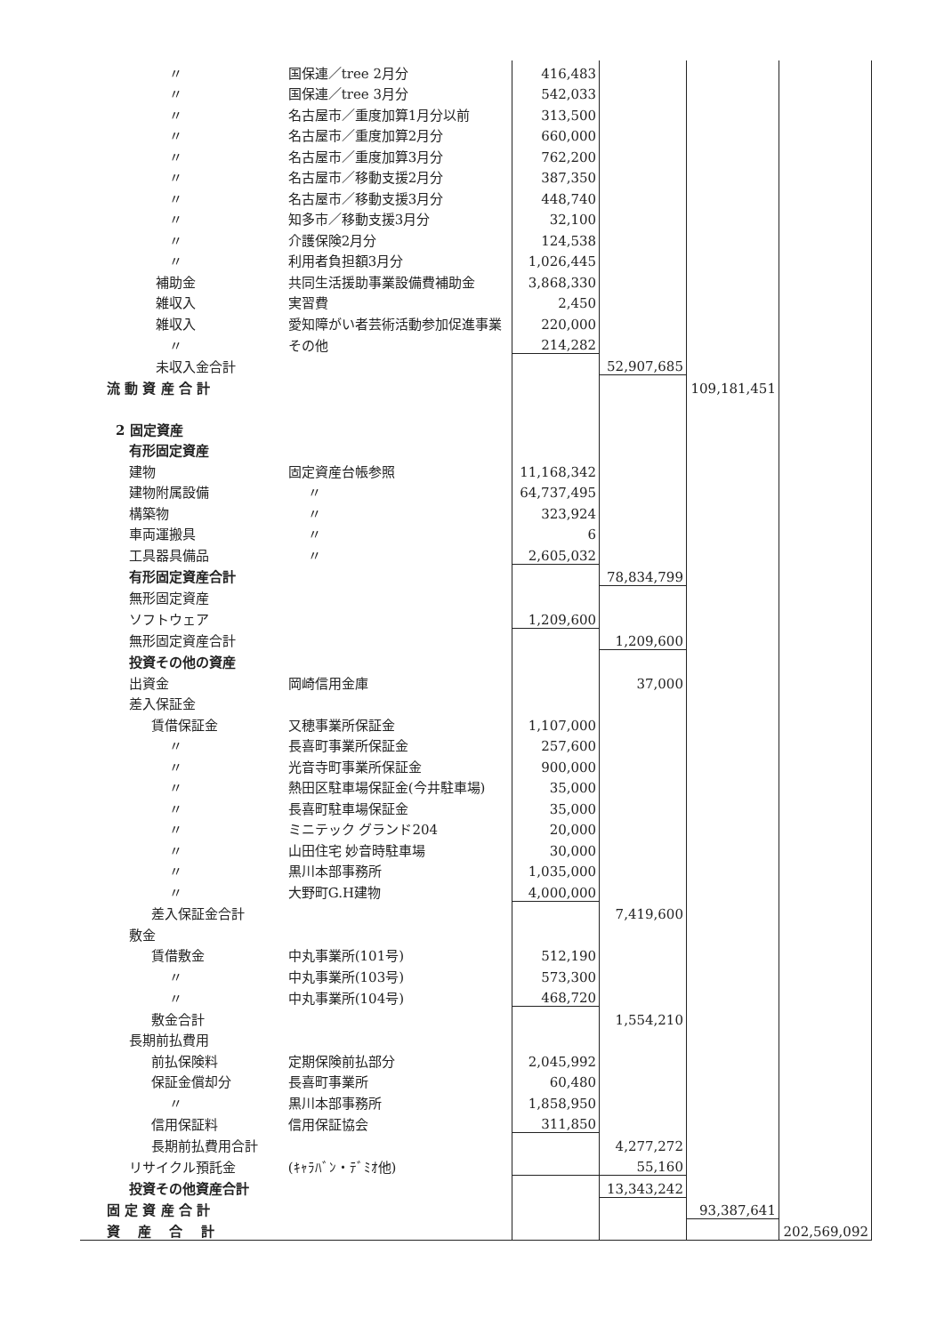| 〃 | 国保連／tree 2月分 | 416,483 | | | |
| 〃 | 国保連／tree 3月分 | 542,033 | | | |
| 〃 | 名古屋市／重度加算1月分以前 | 313,500 | | | |
| 〃 | 名古屋市／重度加算2月分 | 660,000 | | | |
| 〃 | 名古屋市／重度加算3月分 | 762,200 | | | |
| 〃 | 名古屋市／移動支援2月分 | 387,350 | | | |
| 〃 | 名古屋市／移動支援3月分 | 448,740 | | | |
| 〃 | 知多市／移動支援3月分 | 32,100 | | | |
| 〃 | 介護保険2月分 | 124,538 | | | |
| 〃 | 利用者負担額3月分 | 1,026,445 | | | |
| 補助金 | 共同生活援助事業設備費補助金 | 3,868,330 | | | |
| 雑収入 | 実習費 | 2,450 | | | |
| 雑収入 | 愛知障がい者芸術活動参加促進事業 | 220,000 | | | |
| 〃 | その他 | 214,282 | | | |
| 未収入金合計 | | | 52,907,685 | | |
| 流 動 資 産 合 計 | | | | 109,181,451 | |
| 2 固定資産 | | | | | |
| 有形固定資産 | | | | | |
| 建物 | 固定資産台帳参照 | 11,168,342 | | | |
| 建物附属設備 | 〃 | 64,737,495 | | | |
| 構築物 | 〃 | 323,924 | | | |
| 車両運搬具 | 〃 | 6 | | | |
| 工具器具備品 | 〃 | 2,605,032 | | | |
| 有形固定資産合計 | | | 78,834,799 | | |
| 無形固定資産 | | | | | |
| ソフトウェア | | 1,209,600 | | | |
| 無形固定資産合計 | | | 1,209,600 | | |
| 投資その他の資産 | | | | | |
| 出資金 | 岡崎信用金庫 | | 37,000 | | |
| 差入保証金 | | | | | |
| 賃借保証金 | 又穂事業所保証金 | 1,107,000 | | | |
| 〃 | 長喜町事業所保証金 | 257,600 | | | |
| 〃 | 光音寺町事業所保証金 | 900,000 | | | |
| 〃 | 熱田区駐車場保証金(今井駐車場) | 35,000 | | | |
| 〃 | 長喜町駐車場保証金 | 35,000 | | | |
| 〃 | ミニテック グランド204 | 20,000 | | | |
| 〃 | 山田住宅 妙音時駐車場 | 30,000 | | | |
| 〃 | 黒川本部事務所 | 1,035,000 | | | |
| 〃 | 大野町G.H建物 | 4,000,000 | | | |
| 差入保証金合計 | | | 7,419,600 | | |
| 敷金 | | | | | |
| 賃借敷金 | 中丸事業所(101号) | 512,190 | | | |
| 〃 | 中丸事業所(103号) | 573,300 | | | |
| 〃 | 中丸事業所(104号) | 468,720 | | | |
| 敷金合計 | | | 1,554,210 | | |
| 長期前払費用 | | | | | |
| 前払保険料 | 定期保険前払部分 | 2,045,992 | | | |
| 保証金償却分 | 長喜町事業所 | 60,480 | | | |
| 〃 | 黒川本部事務所 | 1,858,950 | | | |
| 信用保証料 | 信用保証協会 | 311,850 | | | |
| 長期前払費用合計 | | | 4,277,272 | | |
| リサイクル預託金 | (ｷｬﾗﾊﾞﾝ・ﾃﾞﾐｵ他) | | 55,160 | | |
| 投資その他資産合計 | | | 13,343,242 | | |
| 固 定 資 産 合 計 | | | | 93,387,641 | |
| 資 産 合 計 | | | | | 202,569,092 |